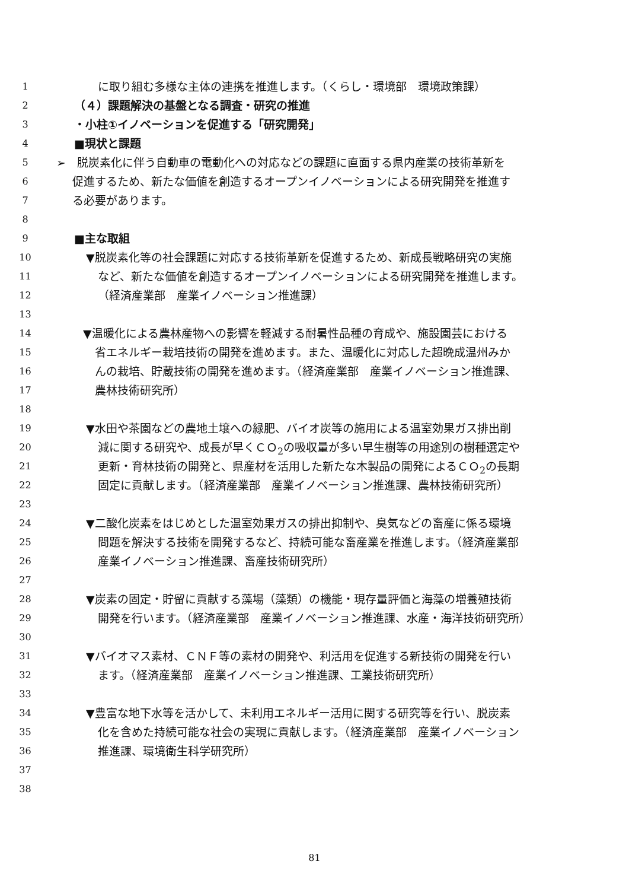1 に取り組む多様な主体の連携を推進します。（くらし・環境部　環境政策課）
2 （４）課題解決の基盤となる調査・研究の推進
3 ・小柱①イノベーションを促進する「研究開発」
4 ■現状と課題
5 ➢　脱炭素化に伴う自動車の電動化への対応などの課題に直面する県内産業の技術革新を
6 促進するため、新たな価値を創造するオープンイノベーションによる研究開発を推進す
7 る必要があります。
8
9 ■主な取組
10 ▼脱炭素化等の社会課題に対応する技術革新を促進するため、新成長戦略研究の実施
11 など、新たな価値を創造するオープンイノベーションによる研究開発を推進します。
12 （経済産業部　産業イノベーション推進課）
13
14 ▼温暖化による農林産物への影響を軽減する耐暑性品種の育成や、施設園芸における
15 省エネルギー栽培技術の開発を進めます。また、温暖化に対応した超晩成温州みか
16 んの栽培、貯蔵技術の開発を進めます。（経済産業部　産業イノベーション推進課、
17 農林技術研究所）
18
19 ▼水田や茶園などの農地土壌への緑肥、バイオ炭等の施用による温室効果ガス排出削
20 減に関する研究や、成長が早くＣＯ<sub>2</sub>の吸収量が多い早生樹等の用途別の樹種選定や
21 更新・育林技術の開発と、県産材を活用した新たな木製品の開発によるＣＯ<sub>2</sub>の長期
22 固定に貢献します。（経済産業部　産業イノベーション推進課、農林技術研究所）
23
24 ▼二酸化炭素をはじめとした温室効果ガスの排出抑制や、臭気などの畜産に係る環境
25 問題を解決する技術を開発するなど、持続可能な畜産業を推進します。（経済産業部
26 産業イノベーション推進課、畜産技術研究所）
27
28 ▼炭素の固定・貯留に貢献する藻場（藻類）の機能・現存量評価と海藻の増養殖技術
29 開発を行います。（経済産業部　産業イノベーション推進課、水産・海洋技術研究所）
30
31 ▼バイオマス素材、ＣＮＦ等の素材の開発や、利活用を促進する新技術の開発を行い
32 ます。（経済産業部　産業イノベーション推進課、工業技術研究所）
33
34 ▼豊富な地下水等を活かして、未利用エネルギー活用に関する研究等を行い、脱炭素
35 化を含めた持続可能な社会の実現に貢献します。（経済産業部　産業イノベーション
36 推進課、環境衛生科学研究所）
37
38
81